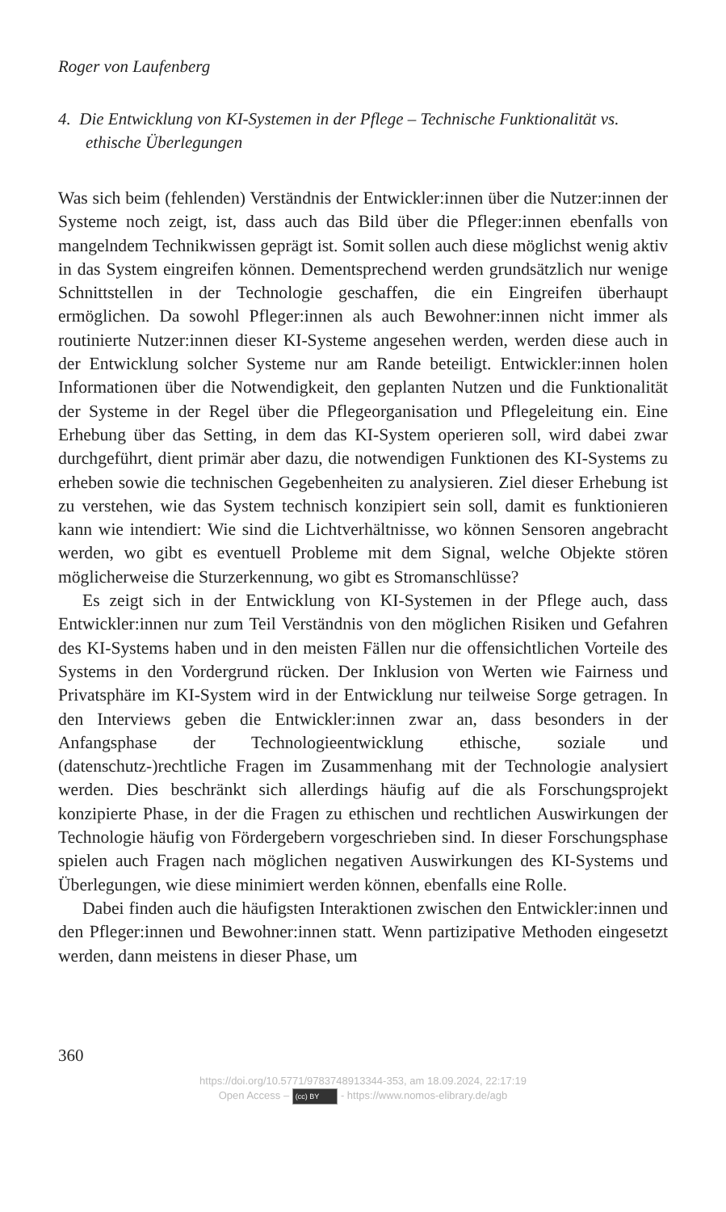Roger von Laufenberg
4. Die Entwicklung von KI-Systemen in der Pflege – Technische Funktionalität vs. ethische Überlegungen
Was sich beim (fehlenden) Verständnis der Entwickler:innen über die Nutzer:innen der Systeme noch zeigt, ist, dass auch das Bild über die Pfleger:innen ebenfalls von mangelndem Technikwissen geprägt ist. Somit sollen auch diese möglichst wenig aktiv in das System eingreifen können. Dementsprechend werden grundsätzlich nur wenige Schnittstellen in der Technologie geschaffen, die ein Eingreifen überhaupt ermöglichen. Da sowohl Pfleger:innen als auch Bewohner:innen nicht immer als routinierte Nutzer:innen dieser KI-Systeme angesehen werden, werden diese auch in der Entwicklung solcher Systeme nur am Rande beteiligt. Entwickler:innen holen Informationen über die Notwendigkeit, den geplanten Nutzen und die Funktionalität der Systeme in der Regel über die Pflegeorganisation und Pflegeleitung ein. Eine Erhebung über das Setting, in dem das KI-System operieren soll, wird dabei zwar durchgeführt, dient primär aber dazu, die notwendigen Funktionen des KI-Systems zu erheben sowie die technischen Gegebenheiten zu analysieren. Ziel dieser Erhebung ist zu verstehen, wie das System technisch konzipiert sein soll, damit es funktionieren kann wie intendiert: Wie sind die Lichtverhältnisse, wo können Sensoren angebracht werden, wo gibt es eventuell Probleme mit dem Signal, welche Objekte stören möglicherweise die Sturzerkennung, wo gibt es Stromanschlüsse?
Es zeigt sich in der Entwicklung von KI-Systemen in der Pflege auch, dass Entwickler:innen nur zum Teil Verständnis von den möglichen Risiken und Gefahren des KI-Systems haben und in den meisten Fällen nur die offensichtlichen Vorteile des Systems in den Vordergrund rücken. Der Inklusion von Werten wie Fairness und Privatsphäre im KI-System wird in der Entwicklung nur teilweise Sorge getragen. In den Interviews geben die Entwickler:innen zwar an, dass besonders in der Anfangsphase der Technologieentwicklung ethische, soziale und (datenschutz-)rechtliche Fragen im Zusammenhang mit der Technologie analysiert werden. Dies beschränkt sich allerdings häufig auf die als Forschungsprojekt konzipierte Phase, in der die Fragen zu ethischen und rechtlichen Auswirkungen der Technologie häufig von Fördergebern vorgeschrieben sind. In dieser Forschungsphase spielen auch Fragen nach möglichen negativen Auswirkungen des KI-Systems und Überlegungen, wie diese minimiert werden können, ebenfalls eine Rolle.
Dabei finden auch die häufigsten Interaktionen zwischen den Entwickler:innen und den Pfleger:innen und Bewohner:innen statt. Wenn partizipative Methoden eingesetzt werden, dann meistens in dieser Phase, um
360
https://doi.org/10.5771/9783748913344-353, am 18.09.2024, 22:17:19
Open Access – (cc) BY - https://www.nomos-elibrary.de/agb